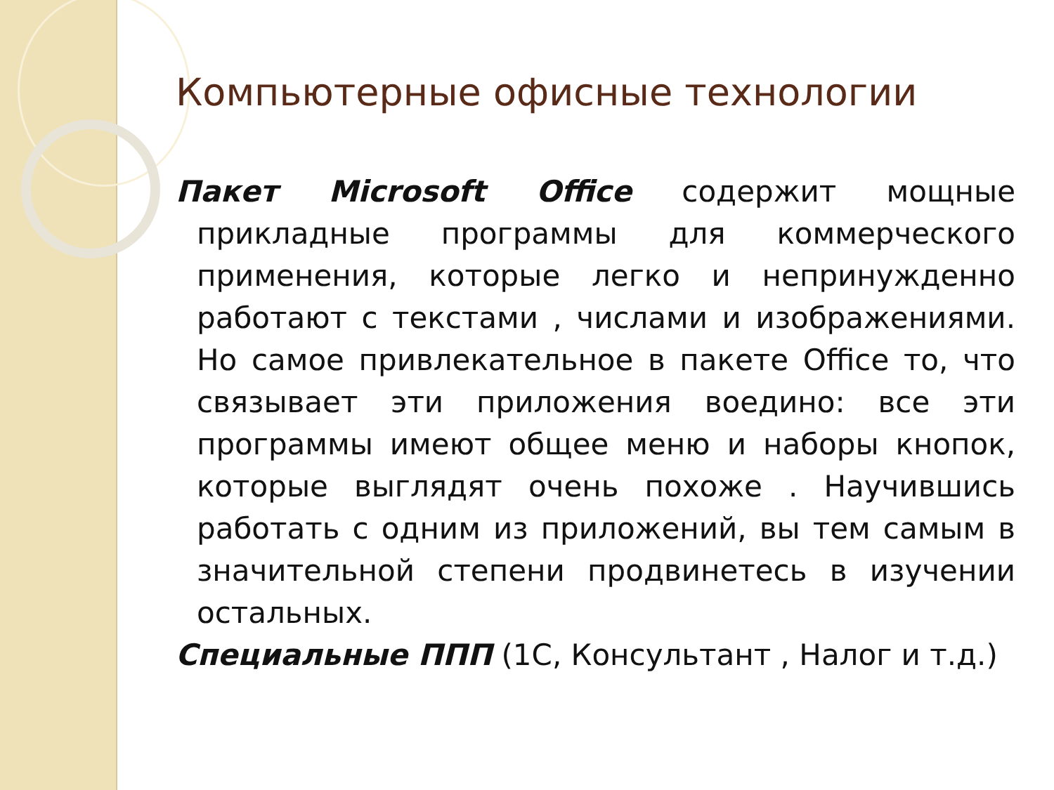Компьютерные офисные технологии
Пакет Microsoft Office содержит мощные прикладные программы для коммерческого применения, которые легко и непринужденно работают с текстами , числами и изображениями. Но самое привлекательное в пакете Office то, что связывает эти приложения воедино: все эти программы имеют общее меню и наборы кнопок, которые выглядят очень похоже . Научившись работать с одним из приложений, вы тем самым в значительной степени продвинетесь в изучении остальных.
Специальные ППП (1С, Консультант , Налог и т.д.)